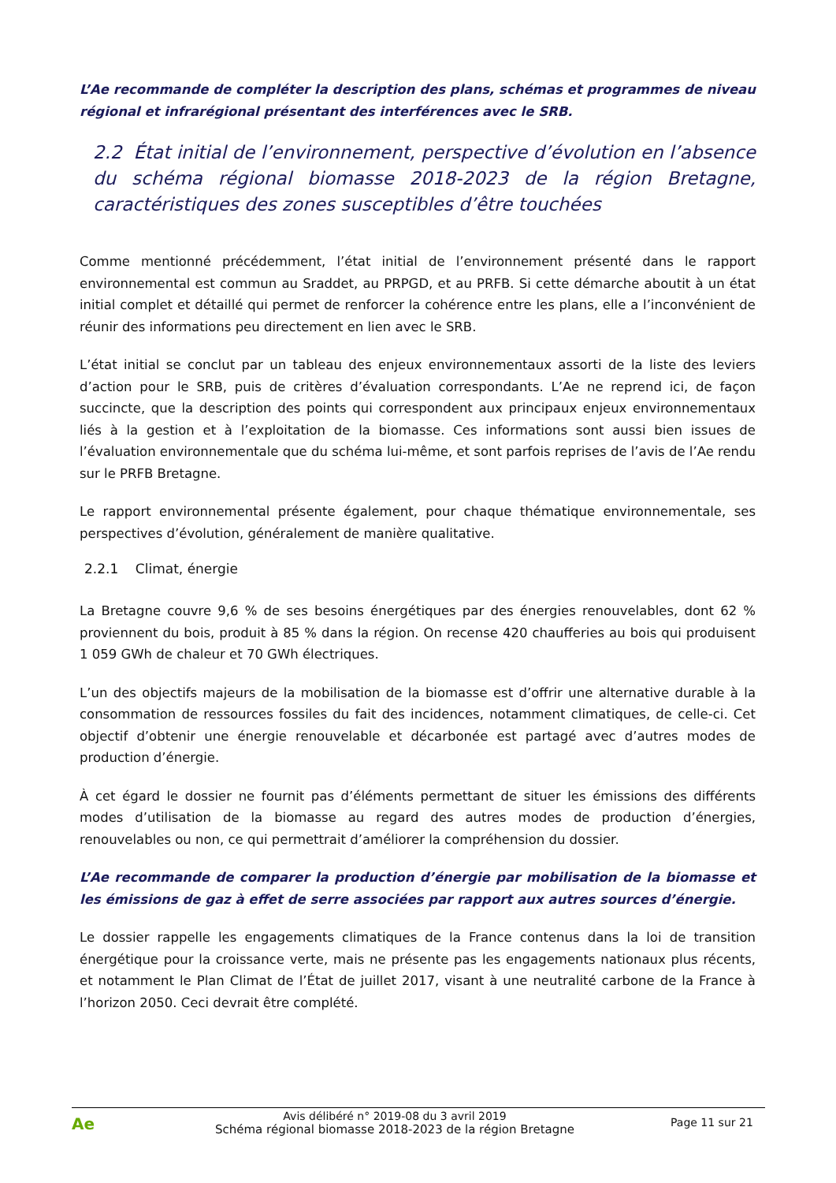L’Ae recommande de compléter la description des plans, schémas et programmes de niveau régional et infrarégional présentant des interférences avec le SRB.
2.2 État initial de l’environnement, perspective d’évolution en l’absence du schéma régional biomasse 2018-2023 de la région Bretagne, caractéristiques des zones susceptibles d’être touchées
Comme mentionné précédemment, l’état initial de l’environnement présenté dans le rapport environnemental est commun au Sraddet, au PRPGD, et au PRFB. Si cette démarche aboutit à un état initial complet et détaillé qui permet de renforcer la cohérence entre les plans, elle a l’inconvénient de réunir des informations peu directement en lien avec le SRB.
L’état initial se conclut par un tableau des enjeux environnementaux assorti de la liste des leviers d’action pour le SRB, puis de critères d’évaluation correspondants. L’Ae ne reprend ici, de façon succincte, que la description des points qui correspondent aux principaux enjeux environnementaux liés à la gestion et à l’exploitation de la biomasse. Ces informations sont aussi bien issues de l’évaluation environnementale que du schéma lui-même, et sont parfois reprises de l’avis de l’Ae rendu sur le PRFB Bretagne.
Le rapport environnemental présente également, pour chaque thématique environnementale, ses perspectives d’évolution, généralement de manière qualitative.
2.2.1 Climat, énergie
La Bretagne couvre 9,6 % de ses besoins énergétiques par des énergies renouvelables, dont 62 % proviennent du bois, produit à 85 % dans la région. On recense 420 chaufferies au bois qui produisent 1 059 GWh de chaleur et 70 GWh électriques.
L’un des objectifs majeurs de la mobilisation de la biomasse est d’offrir une alternative durable à la consommation de ressources fossiles du fait des incidences, notamment climatiques, de celle-ci. Cet objectif d’obtenir une énergie renouvelable et décarbonée est partagé avec d’autres modes de production d’énergie.
À cet égard le dossier ne fournit pas d’éléments permettant de situer les émissions des différents modes d’utilisation de la biomasse au regard des autres modes de production d’énergies, renouvelables ou non, ce qui permettrait d’améliorer la compréhension du dossier.
L’Ae recommande de comparer la production d’énergie par mobilisation de la biomasse et les émissions de gaz à effet de serre associées par rapport aux autres sources d’énergie.
Le dossier rappelle les engagements climatiques de la France contenus dans la loi de transition énergétique pour la croissance verte, mais ne présente pas les engagements nationaux plus récents, et notamment le Plan Climat de l’État de juillet 2017, visant à une neutralité carbone de la France à l’horizon 2050. Ceci devrait être complété.
Ae
Avis délibéré n° 2019-08 du 3 avril 2019
Schéma régional biomasse 2018-2023 de la région Bretagne
Page 11 sur 21